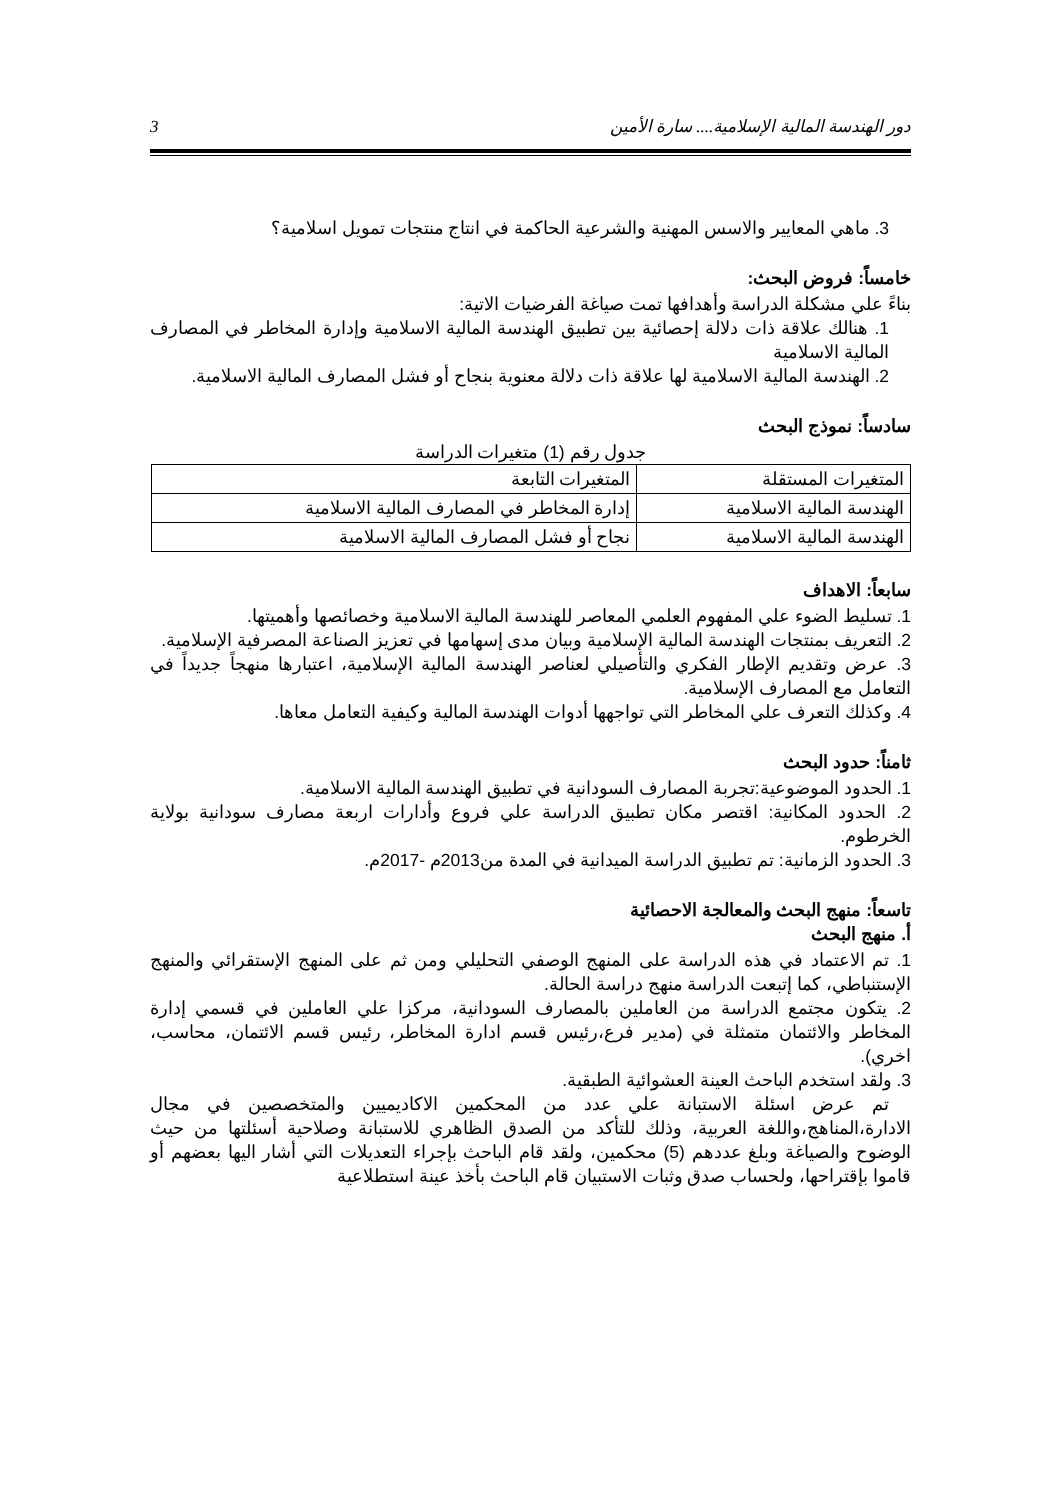دور الهندسة المالية الإسلامية.... سارة الأمين 3
3. ماهي المعايير والاسس المهنية والشرعية الحاكمة في انتاج منتجات تمويل اسلامية؟
خامساً: فروض البحث:
بناءً علي مشكلة الدراسة وأهدافها تمت صياغة الفرضيات الاتية:
1. هنالك علاقة ذات دلالة إحصائية بين تطبيق الهندسة المالية الاسلامية وإدارة المخاطر في المصارف المالية الاسلامية
2. الهندسة المالية الاسلامية لها علاقة ذات دلالة معنوية بنجاح أو فشل المصارف المالية الاسلامية.
سادساً: نموذج البحث
جدول رقم (1) متغيرات الدراسة
| المتغيرات المستقلة | المتغيرات التابعة |
| الهندسة المالية الاسلامية | إدارة المخاطر في المصارف المالية الاسلامية |
| الهندسة المالية الاسلامية | نجاح أو فشل المصارف المالية الاسلامية |
سابعاً: الاهداف
1. تسليط الضوء علي المفهوم العلمي المعاصر للهندسة المالية الاسلامية وخصائصها وأهميتها.
2. التعريف بمنتجات الهندسة المالية الإسلامية وبيان مدى إسهامها في تعزيز الصناعة المصرفية الإسلامية.
3. عرض وتقديم الإطار الفكري والتأصيلي لعناصر الهندسة المالية الإسلامية، اعتبارها منهجاً جديداً في التعامل مع المصارف الإسلامية.
4. وكذلك التعرف علي المخاطر التي تواجهها أدوات الهندسة المالية وكيفية التعامل معاها.
ثامناً: حدود البحث
1. الحدود الموضوعية:تجربة المصارف السودانية في تطبيق الهندسة المالية الاسلامية.
2. الحدود المكانية: اقتصر مكان تطبيق الدراسة علي فروع وأدارات اربعة مصارف سودانية بولاية الخرطوم.
3. الحدود الزمانية: تم تطبيق الدراسة الميدانية في المدة من2013م -2017م.
تاسعاً: منهج البحث والمعالجة الاحصائية
أ. منهج البحث
1. تم الاعتماد في هذه الدراسة على المنهج الوصفي التحليلي ومن ثم على المنهج الإستقرائي والمنهج الإستنباطي، كما إتبعت الدراسة منهج دراسة الحالة.
2. يتكون مجتمع الدراسة من العاملين بالمصارف السودانية، مركزا علي العاملين في قسمي إدارة المخاطر والائتمان متمثلة في (مدير فرع،رئيس قسم ادارة المخاطر، رئيس قسم الائتمان، محاسب، اخري).
3. ولقد استخدم الباحث العينة العشوائية الطبقية.
تم عرض اسئلة الاستبانة علي عدد من المحكمين الاكاديميين والمتخصصين في مجال الادارة،المناهج،واللغة العربية، وذلك للتأكد من الصدق الظاهري للاستبانة وصلاحية أسئلتها من حيث الوضوح والصياغة وبلغ عددهم (5) محكمين، ولقد قام الباحث بإجراء التعديلات التي أشار اليها بعضهم أو قاموا بإقتراحها، ولحساب صدق وثبات الاستبيان قام الباحث بأخذ عينة استطلاعية